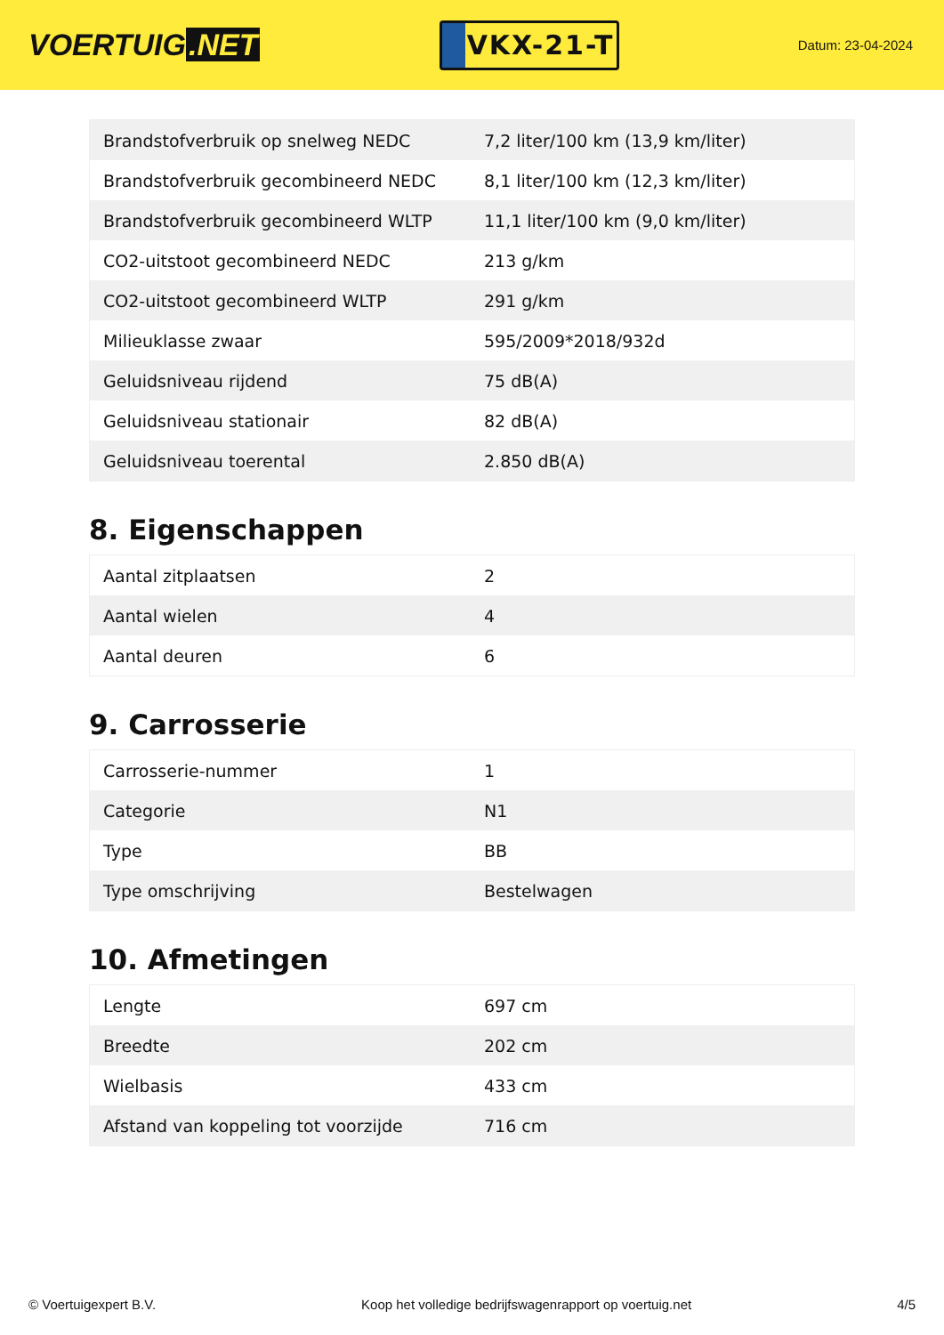VOERTUIG.NET
VKX-21-T
Datum: 23-04-2024
| Brandstofverbruik op snelweg NEDC | 7,2 liter/100 km (13,9 km/liter) |
| Brandstofverbruik gecombineerd NEDC | 8,1 liter/100 km (12,3 km/liter) |
| Brandstofverbruik gecombineerd WLTP | 11,1 liter/100 km (9,0 km/liter) |
| CO2-uitstoot gecombineerd NEDC | 213 g/km |
| CO2-uitstoot gecombineerd WLTP | 291 g/km |
| Milieuklasse zwaar | 595/2009*2018/932d |
| Geluidsniveau rijdend | 75 dB(A) |
| Geluidsniveau stationair | 82 dB(A) |
| Geluidsniveau toerental | 2.850 dB(A) |
8. Eigenschappen
| Aantal zitplaatsen | 2 |
| Aantal wielen | 4 |
| Aantal deuren | 6 |
9. Carrosserie
| Carrosserie-nummer | 1 |
| Categorie | N1 |
| Type | BB |
| Type omschrijving | Bestelwagen |
10. Afmetingen
| Lengte | 697 cm |
| Breedte | 202 cm |
| Wielbasis | 433 cm |
| Afstand van koppeling tot voorzijde | 716 cm |
© Voertuigexpert B.V. Koop het volledige bedrijfswagenrapport op voertuig.net 4/5